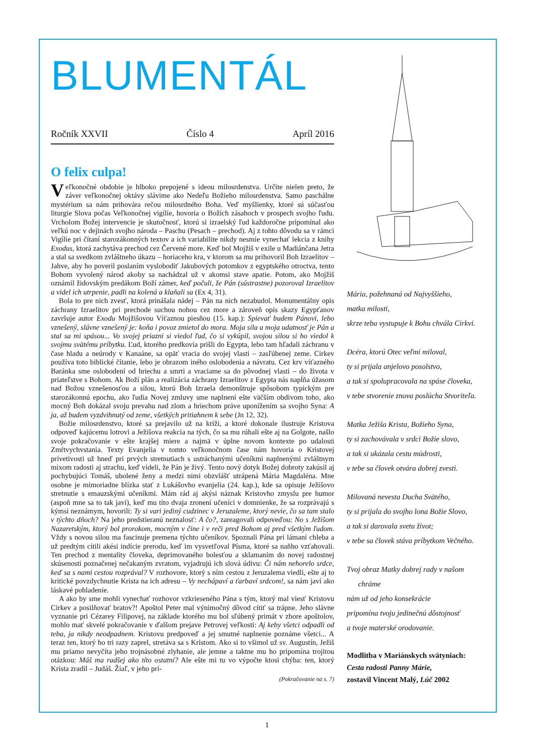BLUMENTÁL
Ročník XXVII Číslo 4 Apríl 2016
O felix culpa!
Veľkonočné obdobie je hlboko prepojené s ideou milosrdenstva. Určite nielen preto, že záver veľkonočnej oktávy slávime ako Nedeľu Božieho milosrdenstva. Samo paschálne mystérium sa nám prihovára rečou milosrdného Boha. Veď myšlienky, ktoré sú súčasťou liturgie Slova počas Veľkonočnej vigílie, hovoria o Božích zásahoch v prospech svojho ľudu. Vrcholom Božej intervencie je skutočnosť, ktorú si izraelský ľud každoročne pripomínal ako veľkú noc v dejinách svojho národa – Paschu (Pesach – prechod). Aj z tohto dôvodu sa v rámci Vigílie pri čítaní starozákonných textov a ich variabilite nikdy nesmie vynechať lekcia z knihy Exodus, ktorá zachytáva prechod cez Červené more. Keď bol Mojžiš v exile u Madiánčana Jetra a stal sa svedkom zvláštneho úkazu – horiaceho kra, v ktorom sa mu prihovoril Boh Izraelitov – Jahve, aby ho poveril poslaním vyslobodiť Jakubových potomkov z egyptského otroctva, tento Bohom vyvolený národ akoby sa nachádzal už v akomsi stave apatie. Potom, ako Mojžiš oznámil židovským predákom Boží zámer, keď počuli, že Pán (sústrastne) pozoroval Izraelitov a videl ich utrpenie, padli na kolená a klaňali sa (Ex 4, 31).
Bola to pre nich zvesť, ktorá prinášala nádej – Pán na nich nezabudol. Monumentálny opis záchrany Izraelitov pri prechode suchou nohou cez more a zároveň opis skazy Egypťanov završuje autor Exodu Mojžišovou Víťaznou piesňou (15. kap.): Spievať budem Pánovi, lebo vznešený, slávne vznešený je: koňa i povoz zmietol do mora. Moja sila a moja udatnosť je Pán a stal sa mi spásou... Vo svojej priazni si viedol ľud, čo si vykúpil, svojou silou si ho viedol k svojmu svätému príbytku. Ľud, ktorého predkovia prišli do Egypta, lebo tam hľadali záchranu v čase hladu a neúrody v Kanaáne, sa opäť vracia do svojej vlasti – zasľúbenej zeme. Cirkev používa toto biblické čítanie, lebo je obrazom iného oslobodenia a návratu. Cez krv víťazného Baránka sme oslobodení od hriechu a smrti a vraciame sa do pôvodnej vlasti – do života v priateľstve s Bohom. Ak Boží plán a realizácia záchrany Izraelitov z Egypta nás napĺňa úžasom nad Božou vznešenosťou a silou, ktorú Boh Izraela demonštruje spôsobom typickým pre starozákonnú epochu, ako ľudia Novej zmluvy sme naplnení ešte väčším obdivom toho, ako mocný Boh dokázal svoju prevahu nad zlom a hriechom práve uponížením sa svojho Syna: A ja, až budem vyzdvihnutý od zeme, všetkých pritiahnem k sebe (Jn 12, 32).
Božie milosrdenstvo, ktoré sa prejavilo už na kríži, a ktoré dokonale ilustruje Kristova odpoveď kajúcemu lotrovi a Ježišova reakcia na tých, čo sa mu rúhali ešte aj na Golgote, našlo svoje pokračovanie v ešte krajšej miere a najmä v úplne novom kontexte po udalosti Zmŕtvychvstania. Texty Evanjelia v tomto veľkonočnom čase nám hovoria o Kristovej prívetivosti už hneď pri prvých stretnutiach s ustráchanými učeníkmi naplnenými zvláštnym mixom radosti aj strachu, keď videli, že Pán je živý. Tento nový dotyk Božej dobroty zakúsil aj pochybujúci Tomáš, ubolené ženy a medzi nimi obzvlášť utrápená Mária Magdaléna. Mne osobne je mimoriadne blízka stať z Lukášovho evanjelia (24. kap.), kde sa opisuje Ježišovo stretnutie s emauzskými učeníkmi. Mám rád aj akýsi náznak Kristovho zmyslu pre humor (aspoň mne sa to tak javí), keď mu títo dvaja zronení učeníci v domnienke, že sa rozprávajú s kýmsi neznámym, hovorili: Ty si vari jediný cudzinec v Jeruzaleme, ktorý nevie, čo sa tam stalo v týchto dňoch? Na jeho predstieranú neznalosť: A čo?, zareagovali odpoveďou: No s Ježišom Nazaretským, ktorý bol prorokom, mocným v čine i v reči pred Bohom aj pred všetkým ľudom. Vždy s novou silou ma fascinuje premena týchto učeníkov. Spoznali Pána pri lámaní chleba a už predtým cítili akési indície prerodu, keď im vysvetľoval Písma, ktoré sa naňho vzťahovali. Ten prechod z mentality človeka, deprimovaného bolesťou a sklamaním do novej radostnej skúsenosti poznačenej nečakaným zvratom, vyjadrujú ich slová údivu: Či nám nehorelo srdce, keď sa s nami cestou rozprával? V rozhovore, ktorý s ním cestou z Jeruzalema viedli, ešte aj to kritické povzdychnutie Krista na ich adresu – Vy nechápaví a ťarbaví srdcom!, sa nám javí ako láskavé pohladenie.
A ako by sme mohli vynechať rozhovor vzkrieseného Pána s tým, ktorý mal viesť Kristovu Cirkev a posilňovať bratov?! Apoštol Peter mal výnimočný dôvod cítiť sa trápne. Jeho slávne vyznanie pri Cézarey Filipovej, na základe ktorého mu bol sľúbený primát v zbore apoštolov, mohlo mať skvelé pokračovanie v ďalšom prejave Petrovej veľkosti: Aj keby všetci odpadli od teba, ja nikdy neodpadnem. Kristovu predpoveď a jej smutné naplnenie poznáme všetci... A teraz ten, ktorý ho tri razy zaprel, stretáva sa s Kristom. Ako si to všimol už sv. Augustín, Ježiš mu priamo nevyčíta jeho trojnásobné zlyhanie, ale jemne a taktne mu ho pripomína trojitou otázkou: Máš ma radšej ako títo ostatní? Ale ešte mi tu vo výpočte ktosi chýba: ten, ktorý Krista zradil – Judáš. Žiaľ, v jeho prí-
(Pokračovanie na s. 7)
Mária, požehnaná od Najvyššieho,
matka milosti,
skrze teba vystupuje k Bohu chvála Cirkvi.
Dcéra, ktorú Otec veľmi miloval,
ty si prijala anjelovo posolstvo,
a tak si spolupracovala na spáse človeka,
v tebe stvorenie znova poslúcha Stvoriteľa.
Matka Ježiša Krista, Božieho Syna,
ty si zachovávala v srdci Božie slovo,
a tak si ukázala cestu múdrosti,
v tebe sa človek otvára dobrej zvesti.
Milovaná nevesta Ducha Svätého,
ty si prijala do svojho lona Božie Slovo,
a tak si darovala svetu život;
v tebe sa človek stáva príbytkom Večného.
Tvoj obraz Matky dobrej rady v našom
chráme
nám už od jeho konsekrácie
pripomína tvoju jedinečnú dôstojnosť
a tvoje materské orodovanie.
Modlitba v Mariánskych svätyniach:
Cesta radosti Panny Márie,
zostavil Vincent Malý, Lúč 2002
1